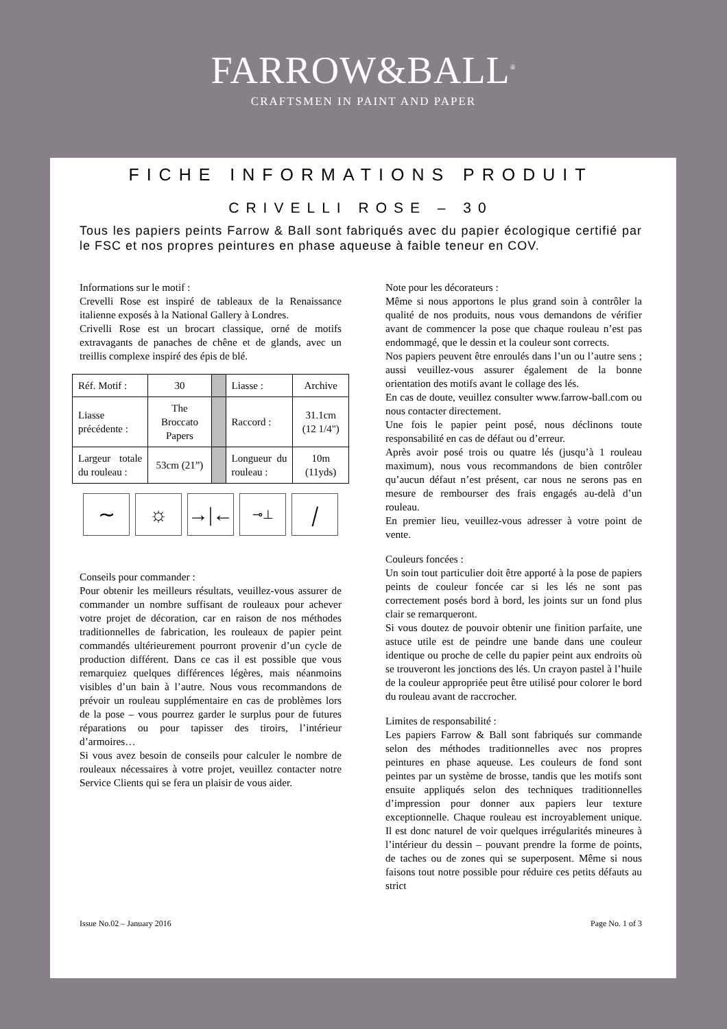FARROW&BALL<sup>®</sup>
CRAFTSMEN IN PAINT AND PAPER
FICHE INFORMATIONS PRODUIT
CRIVELLI ROSE – 30
Tous les papiers peints Farrow & Ball sont fabriqués avec du papier écologique certifié par le FSC et nos propres peintures en phase aqueuse à faible teneur en COV.
Informations sur le motif :
Crevelli Rose est inspiré de tableaux de la Renaissance italienne exposés à la National Gallery à Londres.
Crivelli Rose est un brocart classique, orné de motifs extravagants de panaches de chêne et de glands, avec un treillis complexe inspiré des épis de blé.
| Réf. Motif : | 30 | | Liasse : | Archive |
| Liasse précédente : | The Broccato Papers | | Raccord : | 31.1cm (12 1/4") |
| Largeur totale du rouleau : | 53cm (21”) | | Longueur du rouleau : | 10m (11yds) |
∼ ☼ →|←
⊸⊥
⧸
Conseils pour commander :
Pour obtenir les meilleurs résultats, veuillez-vous assurer de commander un nombre suffisant de rouleaux pour achever votre projet de décoration, car en raison de nos méthodes traditionnelles de fabrication, les rouleaux de papier peint commandés ultérieurement pourront provenir d’un cycle de production différent. Dans ce cas il est possible que vous remarquiez quelques différences légères, mais néanmoins visibles d’un bain à l’autre. Nous vous recommandons de prévoir un rouleau supplémentaire en cas de problèmes lors de la pose – vous pourrez garder le surplus pour de futures réparations ou pour tapisser des tiroirs, l’intérieur d’armoires…
Si vous avez besoin de conseils pour calculer le nombre de rouleaux nécessaires à votre projet, veuillez contacter notre Service Clients qui se fera un plaisir de vous aider.
Note pour les décorateurs :
Même si nous apportons le plus grand soin à contrôler la qualité de nos produits, nous vous demandons de vérifier avant de commencer la pose que chaque rouleau n’est pas endommagé, que le dessin et la couleur sont corrects.
Nos papiers peuvent être enroulés dans l’un ou l’autre sens ; aussi veuillez-vous assurer également de la bonne orientation des motifs avant le collage des lés.
En cas de doute, veuillez consulter www.farrow-ball.com ou nous contacter directement.
Une fois le papier peint posé, nous déclinons toute responsabilité en cas de défaut ou d’erreur.
Après avoir posé trois ou quatre lés (jusqu’à 1 rouleau maximum), nous vous recommandons de bien contrôler qu’aucun défaut n’est présent, car nous ne serons pas en mesure de rembourser des frais engagés au-delà d’un rouleau.
En premier lieu, veuillez-vous adresser à votre point de vente.
Couleurs foncées :
Un soin tout particulier doit être apporté à la pose de papiers peints de couleur foncée car si les lés ne sont pas correctement posés bord à bord, les joints sur un fond plus clair se remarqueront.
Si vous doutez de pouvoir obtenir une finition parfaite, une astuce utile est de peindre une bande dans une couleur identique ou proche de celle du papier peint aux endroits où se trouveront les jonctions des lés. Un crayon pastel à l’huile de la couleur appropriée peut être utilisé pour colorer le bord du rouleau avant de raccrocher.
Limites de responsabilité :
Les papiers Farrow & Ball sont fabriqués sur commande selon des méthodes traditionnelles avec nos propres peintures en phase aqueuse. Les couleurs de fond sont peintes par un système de brosse, tandis que les motifs sont ensuite appliqués selon des techniques traditionnelles d’impression pour donner aux papiers leur texture exceptionnelle. Chaque rouleau est incroyablement unique. Il est donc naturel de voir quelques irrégularités mineures à l’intérieur du dessin – pouvant prendre la forme de points, de taches ou de zones qui se superposent. Même si nous faisons tout notre possible pour réduire ces petits défauts au strict
Issue No.02 – January 2016 Page No. 1 of 3